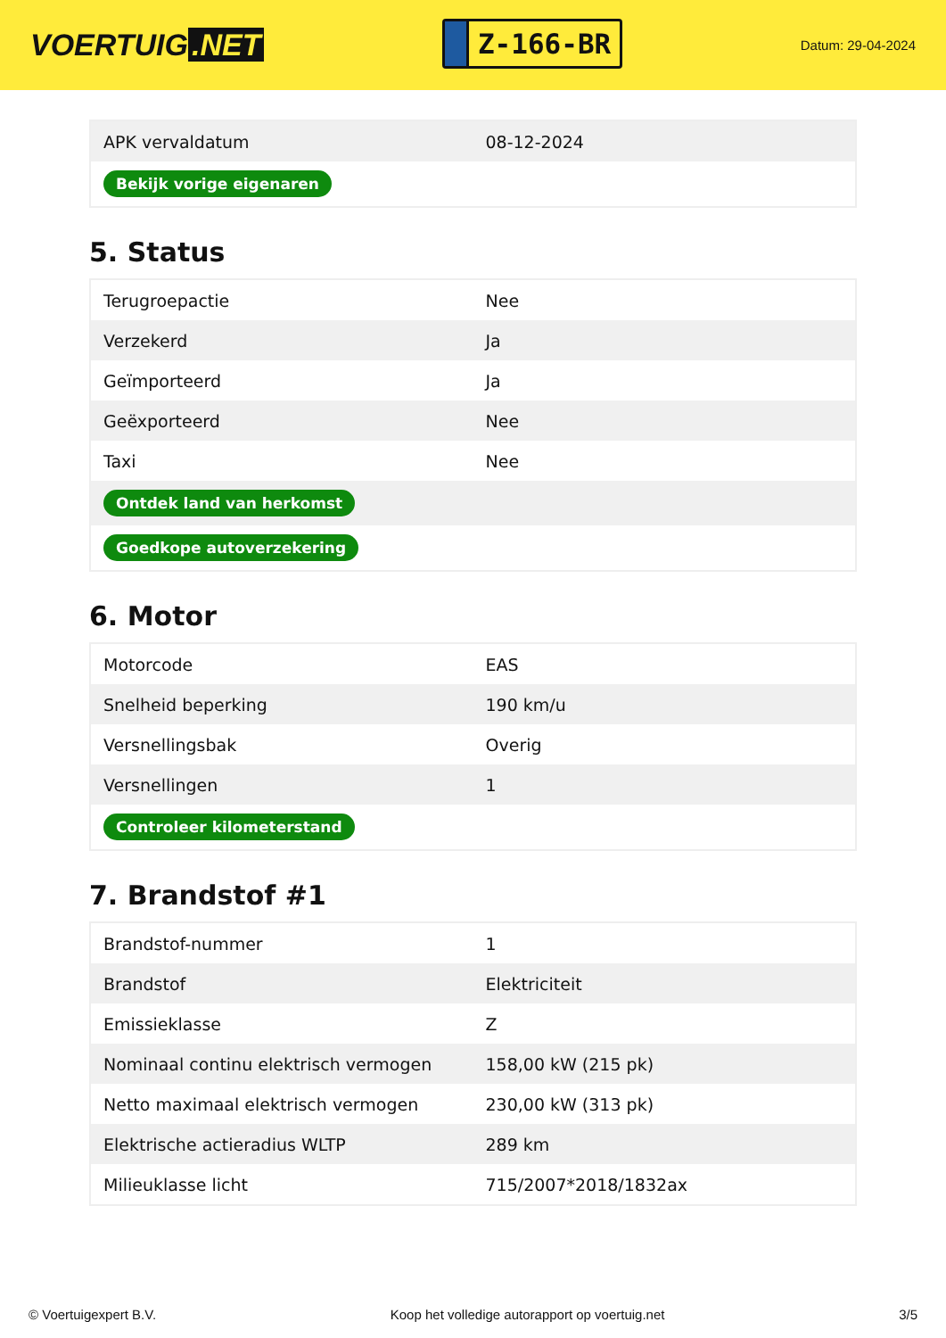VOERTUIG.NET
Z-166-BR
Datum: 29-04-2024
| APK vervaldatum | 08-12-2024 |
| Bekijk vorige eigenaren | |
5. Status
| Terugroepactie | Nee |
| Verzekerd | Ja |
| Geïmporteerd | Ja |
| Geëxporteerd | Nee |
| Taxi | Nee |
| Ontdek land van herkomst | |
| Goedkope autoverzekering | |
6. Motor
| Motorcode | EAS |
| Snelheid beperking | 190 km/u |
| Versnellingsbak | Overig |
| Versnellingen | 1 |
| Controleer kilometerstand | |
7. Brandstof #1
| Brandstof-nummer | 1 |
| Brandstof | Elektriciteit |
| Emissieklasse | Z |
| Nominaal continu elektrisch vermogen | 158,00 kW (215 pk) |
| Netto maximaal elektrisch vermogen | 230,00 kW (313 pk) |
| Elektrische actieradius WLTP | 289 km |
| Milieuklasse licht | 715/2007*2018/1832ax |
© Voertuigexpert B.V. Koop het volledige autorapport op voertuig.net 3/5